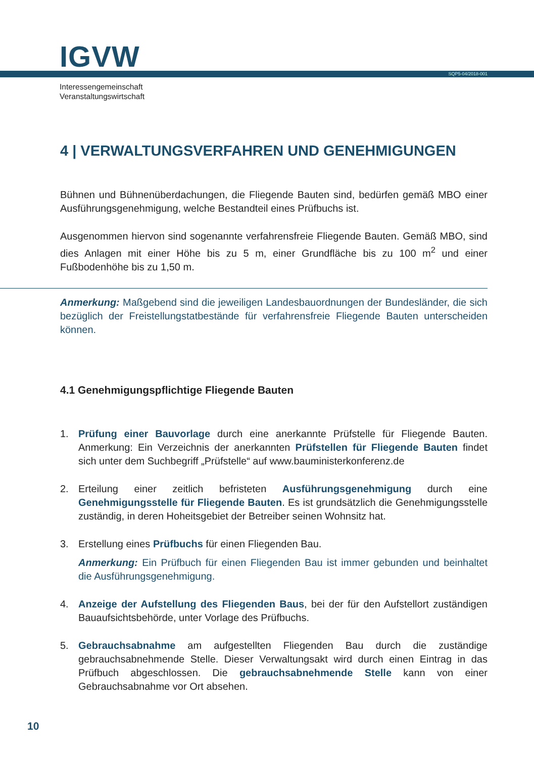IGVW
SQP5-04/2018-001
Interessengemeinschaft
Veranstaltungswirtschaft
4 | VERWALTUNGSVERFAHREN UND GENEHMIGUNGEN
Bühnen und Bühnenüberdachungen, die Fliegende Bauten sind, bedürfen gemäß MBO einer Ausführungsgenehmigung, welche Bestandteil eines Prüfbuchs ist.
Ausgenommen hiervon sind sogenannte verfahrensfreie Fliegende Bauten. Gemäß MBO, sind dies Anlagen mit einer Höhe bis zu 5 m, einer Grundfläche bis zu 100 m<sup>2</sup> und einer Fußbodenhöhe bis zu 1,50 m.
Anmerkung: Maßgebend sind die jeweiligen Landesbauordnungen der Bundesländer, die sich bezüglich der Freistellungstatbestände für verfahrensfreie Fliegende Bauten unterscheiden können.
4.1 Genehmigungspflichtige Fliegende Bauten
1. Prüfung einer Bauvorlage durch eine anerkannte Prüfstelle für Fliegende Bauten. Anmerkung: Ein Verzeichnis der anerkannten Prüfstellen für Fliegende Bauten findet sich unter dem Suchbegriff „Prüfstelle“ auf www.bauministerkonferenz.de
2. Erteilung einer zeitlich befristeten Ausführungsgenehmigung durch eine Genehmigungsstelle für Fliegende Bauten. Es ist grundsätzlich die Genehmigungsstelle zuständig, in deren Hoheitsgebiet der Betreiber seinen Wohnsitz hat.
3. Erstellung eines Prüfbuchs für einen Fliegenden Bau.
Anmerkung: Ein Prüfbuch für einen Fliegenden Bau ist immer gebunden und beinhaltet die Ausführungsgenehmigung.
4. Anzeige der Aufstellung des Fliegenden Baus, bei der für den Aufstellort zuständigen Bauaufsichtsbehörde, unter Vorlage des Prüfbuchs.
5. Gebrauchsabnahme am aufgestellten Fliegenden Bau durch die zuständige gebrauchsabnehmende Stelle. Dieser Verwaltungsakt wird durch einen Eintrag in das Prüfbuch abgeschlossen. Die gebrauchsabnehmende Stelle kann von einer Gebrauchsabnahme vor Ort absehen.
10